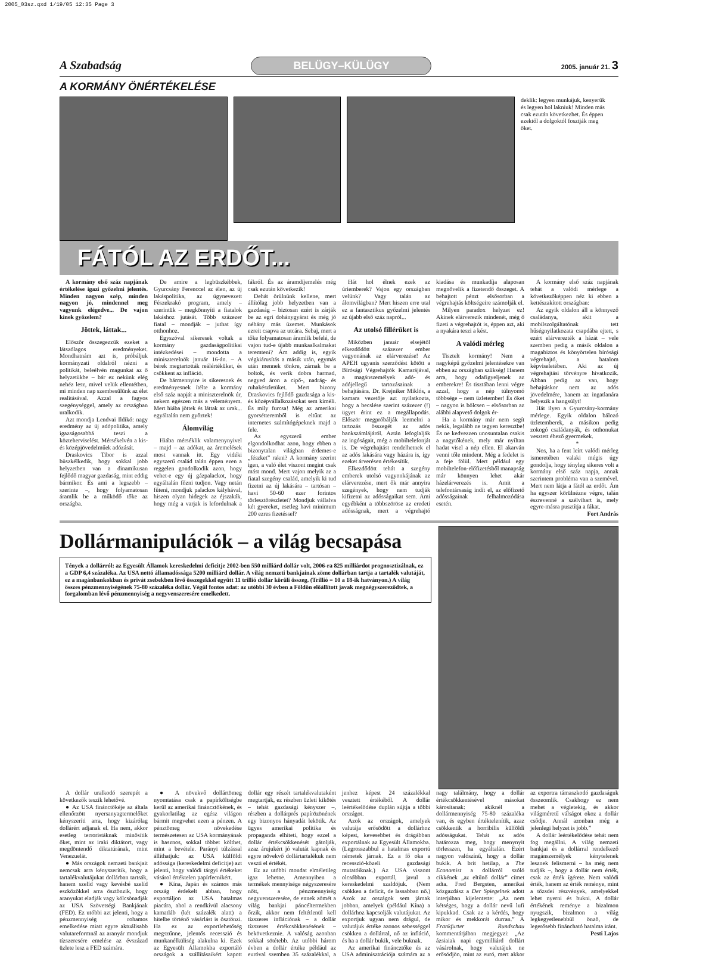2005_03sz.qxd 1/19/05 12:35 Page 3
A Szabadság BELÜGY–KÜLÜGY 2005. január 21. 3
A KORMÁNY ÖNÉRTÉKELÉSE
deklik: legyen munkájuk, kenyerük és legyen hol lakniuk! Minden más csak ezután következhet. És éppen ezektől a dolgoktól fosztják meg őket.
FÁTÓL AZ ERDŐT...
A kormány első száz napjának értékelése igazi győzelmi jelentés. Minden nagyon szép, minden nagyon jó, mindennel meg vagyunk elégedve... De vajon kinek győzelem?
Jöttek, láttak...
Először összegezzük ezeket a látszólagos eredményeket. Mondhatnám azt is, próbáljuk kormányzati oldalról nézni a politikát, beleélvén magunkat az ő helyzetükbe – bár ez nekünk elég nehéz lesz, mivel velük ellentétben, mi minden nap szembesülünk az élet realitásával. Azzal a fagyos szegénységgel, amely az országban uralkodik.
Azt mondja Lendvai Ildikó: nagy eredmény az új adópolitika, amely igazságosabbá teszi a közteherviselést. Mérsékelvén a kis- és középjövedelműek adózását.
Draskovics Tibor is azzal büszkélkedik, hogy sokkal jobb helyzetben van a dinamikusan fejlődő magyar gazdaság, mint eddig bármikor. És ami a legszebb – szerinte –, hogy folyamatosan áramlik be a működő tőke az országba.
De amire a legbüszkébbek, Gyurcsány Ferenccel az élen, az új lakáspolitika, az úgynevezett Fészekrakó program, amely – szerintük – megkönnyíti a fiatalok lakáshoz jutását. Több százezer fiatal – mondják – juthat így otthonhoz.
Egyszóval sikeresek voltak a kormány gazdaságpolitikai intézkedései – mondotta a miniszterelnök január 16-án. – A bérek megtartották reálértéküket, és csökkent az infláció.
De bármennyire is sikeresnek és eredményesnek ítélte a kormány első száz napját a miniszterelnök úr, nekem egészen más a véleményem. Mert hiába jöttek és láttak az urak... egyáltalán nem győztek!
Álomvilág
Hiába mérséklik valamenynyivel – majd – az adókat, az áremelések most vannak itt. Egy vidéki egyszerű család talán éppen ezen a reggelen gondolkodik azon, hogy vehet-e egy új gázpalackot, hogy egyáltalán főzni tudjon. Vagy netán fűteni, mondjuk palackos kályhával, hiszen olyan hidegek az éjszakák, hogy még a varjak is lefordulnak a fákról. És az áramdíjemelés még csak ezután következik!
Dehát örülnünk kellene, mert állítólag jobb helyzetben van a gazdaság – biztosan ezért is zárják be az egri dohánygyárat és még jó néhány más üzemet. Munkások ezreit csapva az utcára. Sebaj, mert a tőke folyamatosan áramlik befelé, de vajon tud-e újabb munkaalkalmakat teremteni? Ám addig is, egyik végkiárusítás a másik után, egymás után mennek tönkre, zárnak be a boltok, és verik dobra harmad, negyed áron a cipő-, nadrág- és ruhakészletüket. Mert bizony Draskovics fejlődő gazdasága a kis- és középvállalkozásokat sem kíméli. És mily furcsa! Még az amerikai gyorsétteremből is eltűnt az internetes számítógépeknek majd a fele.
Az egyszerű ember elgondolkodhat azon, hogy ebben a bizonytalan világban érdemes-e „fészket” rakni? A kormány szerint igen, a való élet viszont megint csak mást mond. Mert vajon melyik az a fiatal szegény család, amelyik ki tud fizetni az új lakására – tartósan – havi 50-60 ezer forintos törlesztőrészletet? Mondjuk vállalva két gyereket, esetleg havi minimum 200 ezres fizetéssel?
Hát hol élnek ezek az úriemberek? Vajon egy országban velünk? Vagy talán az álomvilágban? Mert hiszen erre utal ez a fantasztikus győzelmi jelentés az újabb első száz napról...
Az utolsó fillérüket is
Miközben január elsejétől elkezdődött százezer ember vagyonának az elárverezése! Az APEH ugyanis szerződést kötött a Bírósági Végrehajtók Kamarájával, a magánszemélyek adó- és adójellegű tartozásainak a behajtására. Dr. Krejniker Miklós, a kamara vezetője azt nyilatkozta, hogy a becslése szerint százezer (!) ügyet érint ez a megállapodás. Először megpróbálják leemelni a tartozás összegét az adós bankszámlájáról. Aztán lefoglalják az ingóságait, még a mobiltelefonját is. De végrehajtást rendelhetnek el az adós lakására vagy házára is, így ezeket árverésen értékesítik.
Elkezdődött tehát a szegény emberek utolsó vagyonkájának az elárverezése, mert ők már annyira szegények, hogy nem tudják kifizetni az adósságaikat sem. Ami egyébként a többszöröse az eredeti adósságnak, mert a végrehajtó kiadása és munkadíja alaposan megnövelik a fizetendő összeget. A behajtott pénzt elsősorban a végrehajtás költségeire számolják el.
Milyen paradox helyzet ez! Akinek elárverezik mindenét, még ő fizeti a végrehajtót is, éppen azt, aki a nyakára teszi a kést.
A valódi mérleg
Tisztelt kormány! Nem a nagyképű győzelmi jelentésekre van ebben az országban szükség! Hanem arra, hogy odafigyeljenek az emberekre! És tisztában lenni végre azzal, hogy a nép túlnyomó többsége – nem üzletember! És őket – nagyon is bölcsen – elsősorban az alábbi alapvető dolgok ér-
Ha a kormány már nem segít nekik, legalább ne tegyen keresztbe! És ne kedvezzen unosuntalan csakis a nagytőkének, mely már nyíltan hadat visel a nép ellen. El akarván venni tőle mindent. Még a fedelet is a feje fölül. Mert például egy mobiltelefon-előfizetésből manapság már könnyen lehet akár házelárverezés is. Amit a telefontársaság indít el, az előfizető adósságainak felhalmozódása esetén.
A kormány első száz napjának tehát a valódi mérlege a következőképpen néz ki ebben a kettészakított országban:
Az egyik oldalon áll a könnyező családanya, akit a mobilszolgáltatónak tett hűségnyilatkozata csapdába ejtett, s ezért elárverezték a házát – vele szemben pedig a másik oldalon a magabiztos és könyörtelen bírósági végrehajtó, a hatalom képviseletében. Aki az új végrehajtási törvényre hivatkozik. Abban pedig az van, hogy behajtáskor nem az adós jövedelmére, hanem az ingatlanára helyezik a hangsúlyt!
Hát ilyen a Gyurcsány-kormány mérlege. Egyik oldalon bálozó üzletemberek, a másikon pedig zokogó családanyák, és otthonukat vesztett éhező gyermekek.
*
Nos, ha a fent leírt valódi mérleg ismeretében valaki mégis úgy gondolja, hogy tényleg sikeres volt a kormány első száz napja, annak szerintem probléma van a szemével. Mert nem látja a fától az erdőt. Ám ha egyszer körülnézne végre, talán észrevenné a szélvihart is, mely egyre-másra pusztítja a fákat.
Fort András
Dollármanipulációk – a világ becsapása
Tények a dollárról: az Egyesült Államok kereskedelmi deficitje 2002-ben 550 milliárd dollár volt, 2006-ra 825 milliárdot prognosztizálnak, ez a GDP 6,4 százaléka. Az USA nettó államadóssága 5200 milliárd dollár. A világ nemzeti bankjainak zöme dollárban tartja a tartalék valutáját, ez a magánbankokban és privát zsebekben lévő összegekkel együtt 11 trillió dollár körüli összeg. (Trillió = 10 a 18-ik hatványon.) A világ összes pénzmennyiségének 75-80 százaléka dollár. Végül fontos adat: az utóbbi 30 évben a Földön előállított javak megnégyszereződtek, a forgalomban lévő pénzmennyiség a negyvenszeresére emelkedett.
A dollár uralkodó szerepét a következők teszik lehetővé.
● Az USA finánctőkéje az általa ellenőrzött nyersanyagtermelőket kényszeríti arra, hogy kizárólag dollárért adjanak el. Ha nem, akkor esetleg terroristáknak minősítik őket, mint az iraki diktátort, vagy megdöntendő diktatúrának, mint Venezuelát.
● Más országok nemzeti bankjait nemcsak arra kényszerítik, hogy a tartalékvalutájukat dollárban tartsák, hanem szelíd vagy kevésbé szelíd eszközökkel arra ösztönzik, hogy aranyukat eladják vagy kölcsönadják az USA Szövetségi Bankjának (FED). Ez utóbbi azt jelenti, hogy a pénzmennyiség rohamos emelkedése miatt egyre aktuálisabb valutareformnál az aranyár mondjuk tízszeresére emelése az évszázad üzlete lesz a FED számára.
● A növekvő dollártömeg nyomtatása csak a papírköltségbe kerül az amerikai fináncztőkének, és gyakorlatilag az egész világon bármit megvehet ezen a pénzen. A pénztömeg növekedése természetesen az USA kormányának is hasznos, sokkal többet költhet, mint a bevétele. Parányi túlzással állíthatjuk: az USA külföldi adóssága (kereskedelmi deficitje) azt jelenti, hogy valódi tárgyi értékeket vásárol értéktelen papírfecnikért.
● Kína, Japán és számos más ország érdekelt abban, hogy exportáljon az USA hatalmas piacára, ahol a rendkívül alacsony kamatláb (két százalék alatt) a hitelbe történő vásárlást is ösztönzi. Ha ez az exportlehetőség megszűnne, jelentős recesszió és munkanélküliség alakulna ki. Ezek az Egyesült Államokba exportáló országok a szállításaikért kapott dollár egy részét tartalékvalutaként megtartják, ez részben üzleti kikötés – tehát gazdasági kényszer –, részben a dollárprés papírözönének egy bizonyos hányadát lekötik. Az ügyes amerikai politika és propaganda elhiteti, hogy ezzel a dollár értékcsökkenését gátolják, azaz árujukért jó valutát kapnak és egyre növekvő dollártartalékuk nem veszti el értékét.
Ez az utóbbi mondat elméletileg igaz lehetne. Amennyiben a termékek mennyisége négyszeresére nőtt, a pénzmennyiség negyvenszeresére, de ennek zömét a világ bankjai páncéltermekben őrzik, akkor nem feltétlenül kell tízszeres inflációnak – a dollár tízszeres értékcsökkenésének – bekövetkeznie. A valóság azonban sokkal sötétebb. Az utóbbi három évben a dollár értéke például az euróval szemben 35 százalékkal, a jenhez képest 24 százalékkal vesztett értékéből. A dollár leértékelődése duplán sújtja a többi országot.
Azok az országok, amelyek valutája erősödött a dollárhoz képest, kevesebbet és drágábban exportálnak az Egyesült Államokba. (Legrosszabbul a hatalmas exportú németek járnak. Ez a fő oka a recesszió-közeli gazdasági mutatóiknak.) Az USA viszont olcsóbban exportál, javul a kereskedelmi szaldójuk. (Nem csökken a deficit, de lassabban nő.) Azok az országok sem járnak jobban, amelyek (például Kína) a dollárhoz kapcsolják valutájukat. Az exportjuk ugyan nem drágul, de valutájuk értéke azonos sebességgel csökken a dollárral, nő az infláció, és ha a dollár bukik, vele buknak.
Az amerikai fináncztőke és az USA adminisztrációja számára az a nagy találmány, hogy a dollár értékcsökkentésével másokat károsítanak: akiknél a dollármennyiség 75-80 százaléka van, és egyben értéktelenítik, azaz csökkentik a horribilis külföldi adósságukat. Tehát az adós határozza meg, hogy menynyit törlesszen, ha egyáltalán. Ezért nagyon valószínű, hogy a dollár bukik. A brit hetilap, a The Economist a dollárról szóló cikkének „az eltűnő dollár” címet adta. Fred Bergsten, amerikai közgazdász a Der Spiegelnek adott interjúban kijelentette: „Az nem kétséges, hogy a dollár nevű lufi kipukkad. Csak az a kérdés, hogy mikor és mekkorát durran.” A Frankfurter Rundschau kommentárjában megjegyzi: „Az ázsiaiak napi egymilliárd dollárt vásárolnak, hogy valutájuk ne erősödjön, mint az euró, mert akkor az exportra támaszkodó gazdaságuk összeomlik. Csakhogy ez nem mehet a végletekig, és akkor világméretű válságot okoz a dollár csődje. Annál azonban még a jelenlegi helyzet is jobb.”
A dollár leértékelődése tehát nem fog megállni. A világ nemzeti bankjai és a dollárral rendelkező magánszemélyek kénytelenek lesznek felismerni – ha még nem tudják –, hogy a dollár nem érték, csak az érték ígérete. Nem valódi érték, hanem az érték reménye, mint a tőzsdei részvények, amelyekkel lehet nyerni és bukni. A dollár értékének reménye a bizalmon nyugszik, bizalmon a világ legkegyetlenebbül önző, de legerősebb fináncható hatalma iránt.
Pesti Lajos